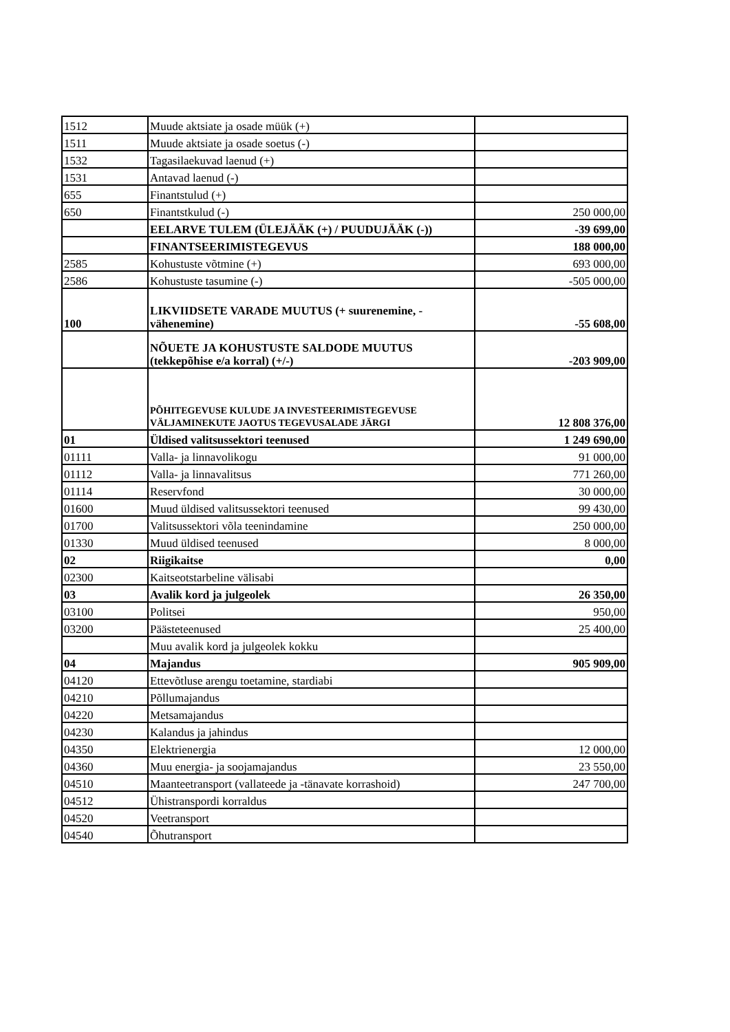| 1512 | Muude aktsiate ja osade müük (+) | |
| 1511 | Muude aktsiate ja osade soetus (-) | |
| 1532 | Tagasilaekuvad laenud (+) | |
| 1531 | Antavad laenud (-) | |
| 655 | Finantstulud (+) | |
| 650 | Finantstkulud (-) | 250 000,00 |
| | EELARVE TULEM (ÜLEJÄÄK (+) / PUUDUJÄÄK (-)) | -39 699,00 |
| | FINANTSEERIMISTEGEVUS | 188 000,00 |
| 2585 | Kohustuste võtmine (+) | 693 000,00 |
| 2586 | Kohustuste tasumine (-) | -505 000,00 |
| 100 | LIKVIIDSETE VARADE MUUTUS (+ suurenemine, - vähenemine) | -55 608,00 |
| | NÕUETE JA KOHUSTUSTE SALDODE MUUTUS (tekkepõhise e/a korral) (+/-) | -203 909,00 |
| | PÕHITEGEVUSE KULUDE JA INVESTEERIMISTEGEVUSE VÄLJAMINEKUTE JAOTUS TEGEVUSALADE JÄRGI | 12 808 376,00 |
| 01 | Üldised valitsussektori teenused | 1 249 690,00 |
| 01111 | Valla- ja linnavolikogu | 91 000,00 |
| 01112 | Valla- ja linnavalitsus | 771 260,00 |
| 01114 | Reservfond | 30 000,00 |
| 01600 | Muud üldised valitsussektori teenused | 99 430,00 |
| 01700 | Valitsussektori võla teenindamine | 250 000,00 |
| 01330 | Muud üldised teenused | 8 000,00 |
| 02 | Riigikaitse | 0,00 |
| 02300 | Kaitseotstarbeline välisabi | |
| 03 | Avalik kord ja julgeolek | 26 350,00 |
| 03100 | Politsei | 950,00 |
| 03200 | Päästeteenused | 25 400,00 |
| | Muu avalik kord ja julgeolek kokku | |
| 04 | Majandus | 905 909,00 |
| 04120 | Ettevõtluse arengu toetamine, stardiabi | |
| 04210 | Põllumajandus | |
| 04220 | Metsamajandus | |
| 04230 | Kalandus ja jahindus | |
| 04350 | Elektrienergia | 12 000,00 |
| 04360 | Muu energia- ja soojamajandus | 23 550,00 |
| 04510 | Maanteetransport (vallateede ja -tänavate korrashoid) | 247 700,00 |
| 04512 | Ühistranspordi korraldus | |
| 04520 | Veetransport | |
| 04540 | Õhutransport | |